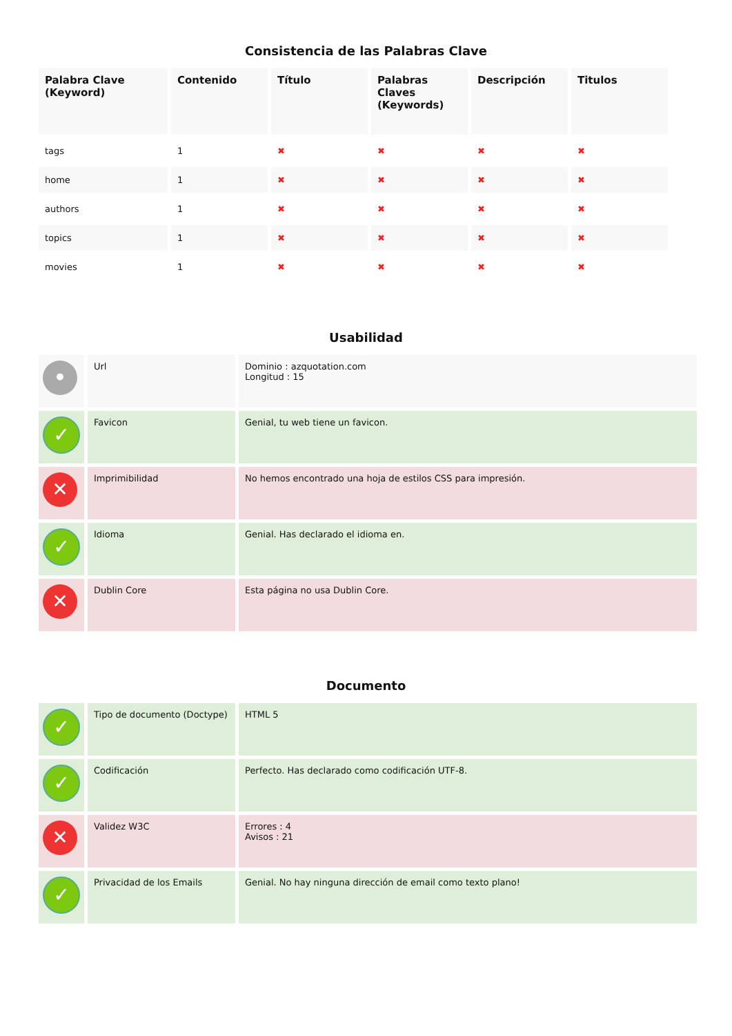Consistencia de las Palabras Clave
| Palabra Clave (Keyword) | Contenido | Título | Palabras Claves (Keywords) | Descripción | Titulos |
| --- | --- | --- | --- | --- | --- |
| tags | 1 | ✖ | ✖ | ✖ | ✖ |
| home | 1 | ✖ | ✖ | ✖ | ✖ |
| authors | 1 | ✖ | ✖ | ✖ | ✖ |
| topics | 1 | ✖ | ✖ | ✖ | ✖ |
| movies | 1 | ✖ | ✖ | ✖ | ✖ |
Usabilidad
| • | Url | Dominio : azquotation.com Longitud : 15 |
| ✓ | Favicon | Genial, tu web tiene un favicon. |
| ✕ | Imprimibilidad | No hemos encontrado una hoja de estilos CSS para impresión. |
| ✓ | Idioma | Genial. Has declarado el idioma en. |
| ✕ | Dublin Core | Esta página no usa Dublin Core. |
Documento
| ✓ | Tipo de documento (Doctype) | HTML 5 |
| ✓ | Codificación | Perfecto. Has declarado como codificación UTF-8. |
| ✕ | Validez W3C | Errores : 4 Avisos : 21 |
| ✓ | Privacidad de los Emails | Genial. No hay ninguna dirección de email como texto plano! |